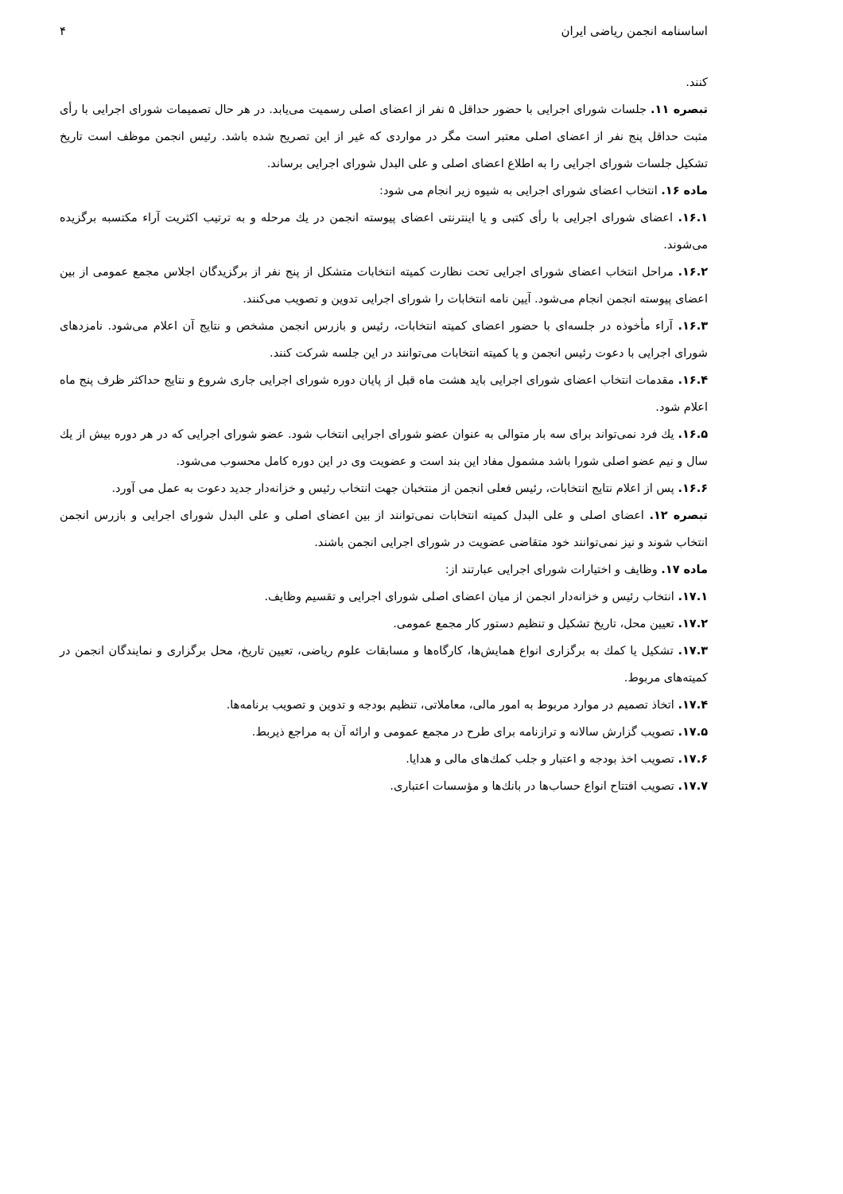اساسنامه انجمن ریاضی ایران ۴
کنند.
تبصره ۱۱. جلسات شورای اجرایی با حضور حداقل ۵ نفر از اعضای اصلی رسمیت می‌یابد. در هر حال تصمیمات شورای اجرایی با رأی مثبت حداقل پنج نفر از اعضای اصلی معتبر است مگر در مواردی که غیر از این تصریح شده باشد. رئیس انجمن موظف است تاریخ تشکیل جلسات شورای اجرایی را به اطلاع اعضای اصلی و علی البدل شورای اجرایی برساند.
ماده ۱۶. انتخاب اعضای شورای اجرایی به شیوه زیر انجام می شود:
۱۶.۱. اعضای شورای اجرایی با رأی کتبی و یا اینترنتی اعضای پیوسته انجمن در یك مرحله و به ترتیب اکثریت آراء مکتسبه برگزیده می‌شوند.
۱۶.۲. مراحل انتخاب اعضای شورای اجرایی تحت نظارت کمیته انتخابات متشکل از پنج نفر از برگزیدگان اجلاس مجمع عمومی از بین اعضای پیوسته انجمن انجام می‌شود. آیین نامه انتخابات را شورای اجرایی تدوین و تصویب می‌کنند.
۱۶.۳. آراء مأخوذه در جلسه‌ای با حضور اعضای کمیته انتخابات، رئیس و بازرس انجمن مشخص و نتایج آن اعلام می‌شود. نامزدهای شورای اجرایی با دعوت رئیس انجمن و یا کمیته انتخابات می‌توانند در این جلسه شرکت کنند.
۱۶.۴. مقدمات انتخاب اعضای شورای اجرایی باید هشت ماه قبل از پایان دوره شورای اجرایی جاری شروع و نتایج حداکثر ظرف پنج ماه اعلام شود.
۱۶.۵. یك فرد نمی‌تواند برای سه بار متوالی به عنوان عضو شورای اجرایی انتخاب شود. عضو شورای اجرایی که در هر دوره بیش از یك سال و نیم عضو اصلی شورا باشد مشمول مفاد این بند است و عضویت وی در این دوره کامل محسوب می‌شود.
۱۶.۶. پس از اعلام نتایج انتخابات، رئیس فعلی انجمن از منتخبان جهت انتخاب رئیس و خزانه‌دار جدید دعوت به عمل می آورد.
تبصره ۱۲. اعضای اصلی و علی البدل کمیته انتخابات نمی‌توانند از بین اعضای اصلی و علی البدل شورای اجرایی و بازرس انجمن انتخاب شوند و نیز نمی‌توانند خود متقاضی عضویت در شورای اجرایی انجمن باشند.
ماده ۱۷. وظایف و اختیارات شورای اجرایی عبارتند از:
۱۷.۱. انتخاب رئیس و خزانه‌دار انجمن از میان اعضای اصلی شورای اجرایی و تقسیم وظایف.
۱۷.۲. تعیین محل، تاریخ تشکیل و تنظیم دستور کار مجمع عمومی.
۱۷.۳. تشکیل یا کمك به برگزاری انواع همایش‌ها، کارگاه‌ها و مسابقات علوم ریاضی، تعیین تاریخ، محل برگزاری و نمایندگان انجمن در کمیته‌های مربوط.
۱۷.۴. اتخاذ تصمیم در موارد مربوط به امور مالی، معاملاتی، تنظیم بودجه و تدوین و تصویب برنامه‌ها.
۱۷.۵. تصویب گزارش سالانه و ترازنامه برای طرح در مجمع عمومی و ارائه آن به مراجع ذیربط.
۱۷.۶. تصویب اخذ بودجه و اعتبار و جلب کمك‌های مالی و هدایا.
۱۷.۷. تصویب افتتاح انواع حساب‌ها در بانك‌ها و مؤسسات اعتباری.